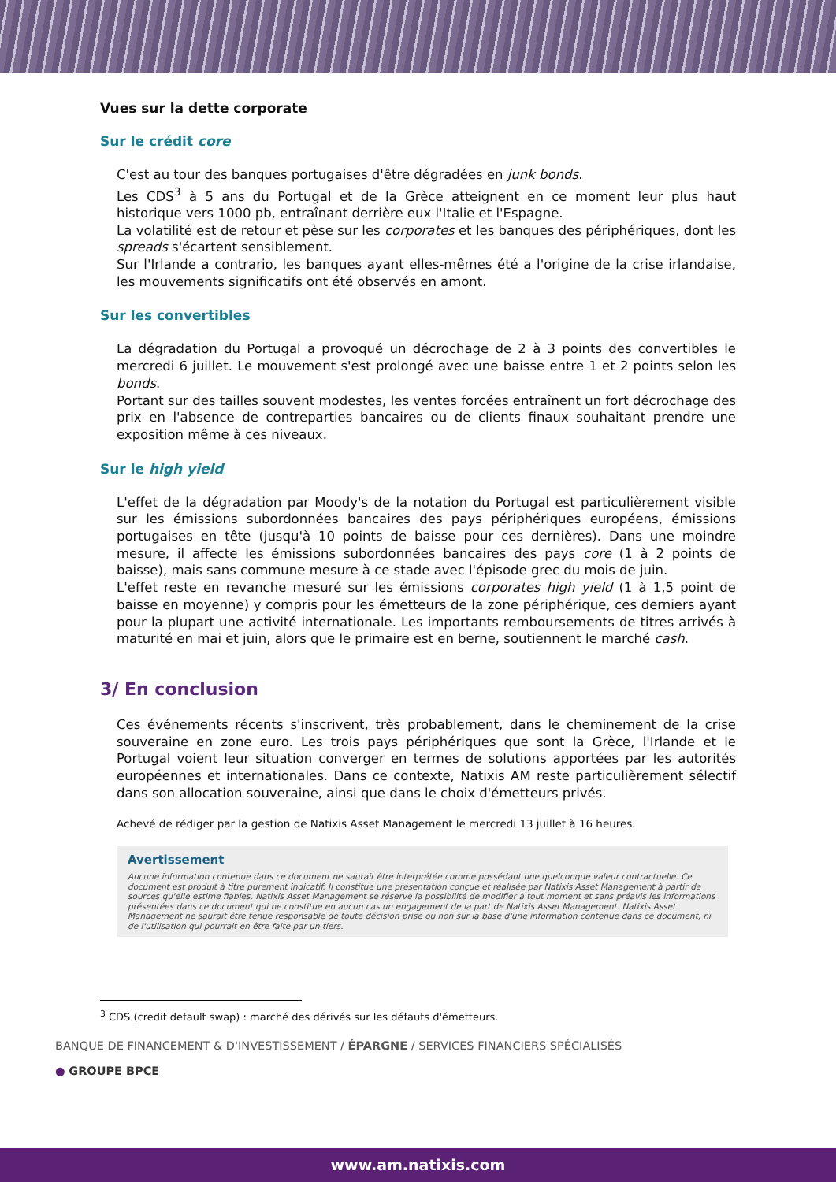Vues sur la dette corporate
Sur le crédit core
C'est au tour des banques portugaises d'être dégradées en junk bonds.
Les CDS<sup>3</sup> à 5 ans du Portugal et de la Grèce atteignent en ce moment leur plus haut historique vers 1000 pb, entraînant derrière eux l'Italie et l'Espagne.
La volatilité est de retour et pèse sur les corporates et les banques des périphériques, dont les spreads s'écartent sensiblement.
Sur l'Irlande a contrario, les banques ayant elles-mêmes été a l'origine de la crise irlandaise, les mouvements significatifs ont été observés en amont.
Sur les convertibles
La dégradation du Portugal a provoqué un décrochage de 2 à 3 points des convertibles le mercredi 6 juillet. Le mouvement s'est prolongé avec une baisse entre 1 et 2 points selon les bonds.
Portant sur des tailles souvent modestes, les ventes forcées entraînent un fort décrochage des prix en l'absence de contreparties bancaires ou de clients finaux souhaitant prendre une exposition même à ces niveaux.
Sur le high yield
L'effet de la dégradation par Moody's de la notation du Portugal est particulièrement visible sur les émissions subordonnées bancaires des pays périphériques européens, émissions portugaises en tête (jusqu'à 10 points de baisse pour ces dernières). Dans une moindre mesure, il affecte les émissions subordonnées bancaires des pays core (1 à 2 points de baisse), mais sans commune mesure à ce stade avec l'épisode grec du mois de juin.
L'effet reste en revanche mesuré sur les émissions corporates high yield (1 à 1,5 point de baisse en moyenne) y compris pour les émetteurs de la zone périphérique, ces derniers ayant pour la plupart une activité internationale. Les importants remboursements de titres arrivés à maturité en mai et juin, alors que le primaire est en berne, soutiennent le marché cash.
3/ En conclusion
Ces événements récents s'inscrivent, très probablement, dans le cheminement de la crise souveraine en zone euro. Les trois pays périphériques que sont la Grèce, l'Irlande et le Portugal voient leur situation converger en termes de solutions apportées par les autorités européennes et internationales. Dans ce contexte, Natixis AM reste particulièrement sélectif dans son allocation souveraine, ainsi que dans le choix d'émetteurs privés.
Achevé de rédiger par la gestion de Natixis Asset Management le mercredi 13 juillet à 16 heures.
Avertissement
Aucune information contenue dans ce document ne saurait être interprétée comme possédant une quelconque valeur contractuelle. Ce document est produit à titre purement indicatif. Il constitue une présentation conçue et réalisée par Natixis Asset Management à partir de sources qu'elle estime fiables. Natixis Asset Management se réserve la possibilité de modifier à tout moment et sans préavis les informations présentées dans ce document qui ne constitue en aucun cas un engagement de la part de Natixis Asset Management. Natixis Asset Management ne saurait être tenue responsable de toute décision prise ou non sur la base d'une information contenue dans ce document, ni de l'utilisation qui pourrait en être faite par un tiers.
<sup>3</sup> CDS (credit default swap) : marché des dérivés sur les défauts d'émetteurs.
BANQUE DE FINANCEMENT & D'INVESTISSEMENT / ÉPARGNE / SERVICES FINANCIERS SPÉCIALISÉS
● GROUPE BPCE
www.am.natixis.com